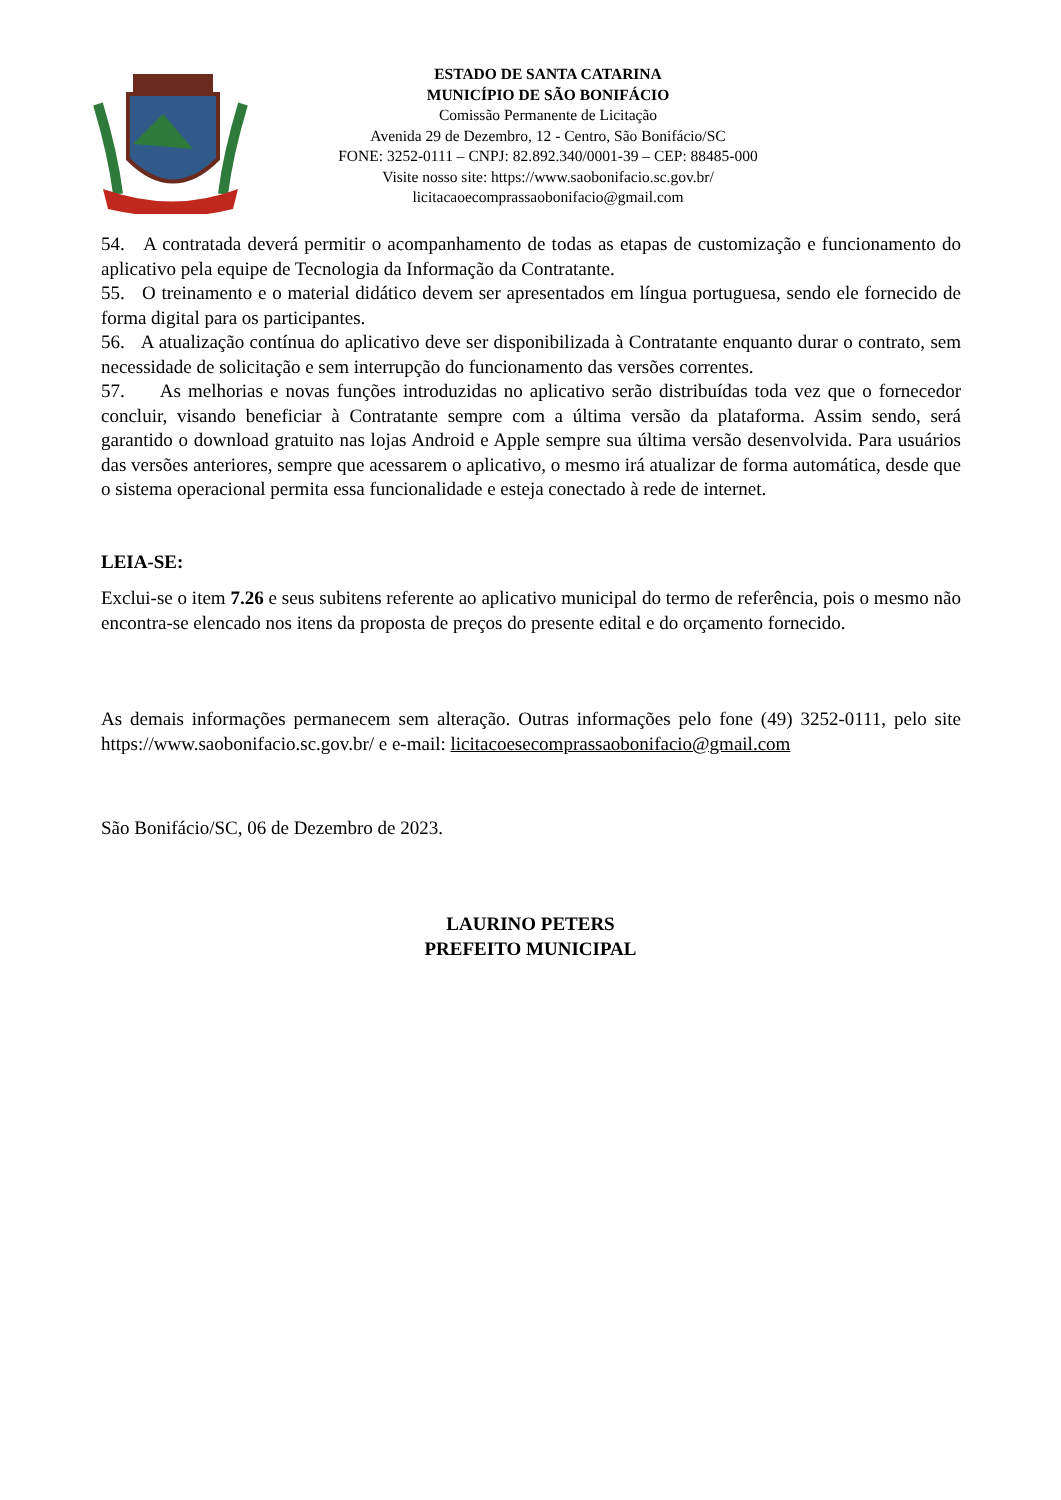ESTADO DE SANTA CATARINA
MUNICÍPIO DE SÃO BONIFÁCIO
Comissão Permanente de Licitação
Avenida 29 de Dezembro, 12 - Centro, São Bonifácio/SC
FONE: 3252-0111 – CNPJ: 82.892.340/0001-39 – CEP: 88485-000
Visite nosso site: https://www.saobonifacio.sc.gov.br/
licitacaoecomprassaobonifacio@gmail.com
54. A contratada deverá permitir o acompanhamento de todas as etapas de customização e funcionamento do aplicativo pela equipe de Tecnologia da Informação da Contratante.
55. O treinamento e o material didático devem ser apresentados em língua portuguesa, sendo ele fornecido de forma digital para os participantes.
56. A atualização contínua do aplicativo deve ser disponibilizada à Contratante enquanto durar o contrato, sem necessidade de solicitação e sem interrupção do funcionamento das versões correntes.
57. As melhorias e novas funções introduzidas no aplicativo serão distribuídas toda vez que o fornecedor concluir, visando beneficiar à Contratante sempre com a última versão da plataforma. Assim sendo, será garantido o download gratuito nas lojas Android e Apple sempre sua última versão desenvolvida. Para usuários das versões anteriores, sempre que acessarem o aplicativo, o mesmo irá atualizar de forma automática, desde que o sistema operacional permita essa funcionalidade e esteja conectado à rede de internet.
LEIA-SE:
Exclui-se o item 7.26 e seus subitens referente ao aplicativo municipal do termo de referência, pois o mesmo não encontra-se elencado nos itens da proposta de preços do presente edital e do orçamento fornecido.
As demais informações permanecem sem alteração. Outras informações pelo fone (49) 3252-0111, pelo site https://www.saobonifacio.sc.gov.br/ e e-mail: licitacoesecomprassaobonifacio@gmail.com
São Bonifácio/SC, 06 de Dezembro de 2023.
LAURINO PETERS
PREFEITO MUNICIPAL